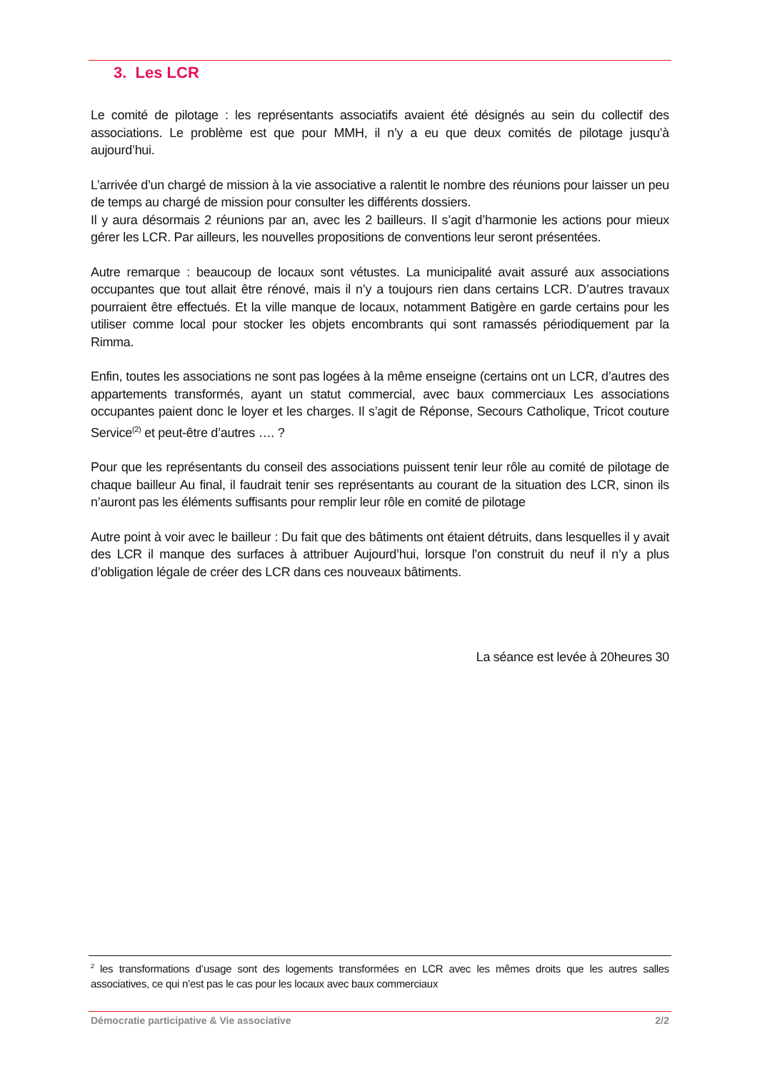3. Les LCR
Le comité de pilotage : les représentants associatifs avaient été désignés au sein du collectif des associations. Le problème est que pour MMH, il n’y a eu que deux comités de pilotage jusqu’à aujourd’hui.
L’arrivée d’un chargé de mission à la vie associative a ralentit le nombre des réunions pour laisser un peu de temps au chargé de mission pour consulter les différents dossiers.
Il y aura désormais 2 réunions par an, avec les 2 bailleurs. Il s’agit d’harmonie les actions pour mieux gérer les LCR. Par ailleurs, les nouvelles propositions de conventions leur seront présentées.
Autre remarque : beaucoup de locaux sont vétustes. La municipalité avait assuré aux associations occupantes que tout allait être rénové, mais il n’y a toujours rien dans certains LCR. D’autres travaux pourraient être effectués. Et la ville manque de locaux, notamment Batigère en garde certains pour les utiliser comme local pour stocker les objets encombrants qui sont ramassés périodiquement par la Rimma.
Enfin, toutes les associations ne sont pas logées à la même enseigne (certains ont un LCR, d’autres des appartements transformés, ayant un statut commercial, avec baux commerciaux Les associations occupantes paient donc le loyer et les charges. Il s’agit de Réponse, Secours Catholique, Tricot couture Service<sup>(2)</sup> et peut-être d’autres …. ?
Pour que les représentants du conseil des associations puissent tenir leur rôle au comité de pilotage de chaque bailleur Au final, il faudrait tenir ses représentants au courant de la situation des LCR, sinon ils n’auront pas les éléments suffisants pour remplir leur rôle en comité de pilotage
Autre point à voir avec le bailleur : Du fait que des bâtiments ont étaient détruits, dans lesquelles il y avait des LCR il manque des surfaces à attribuer Aujourd’hui, lorsque l’on construit du neuf il n’y a plus d’obligation légale de créer des LCR dans ces nouveaux bâtiments.
La séance est levée à 20heures 30
<sup>2</sup> les transformations d’usage sont des logements transformées en LCR avec les mêmes droits que les autres salles associatives, ce qui n’est pas le cas pour les locaux avec baux commerciaux
Démocratie participative & Vie associative 2/2